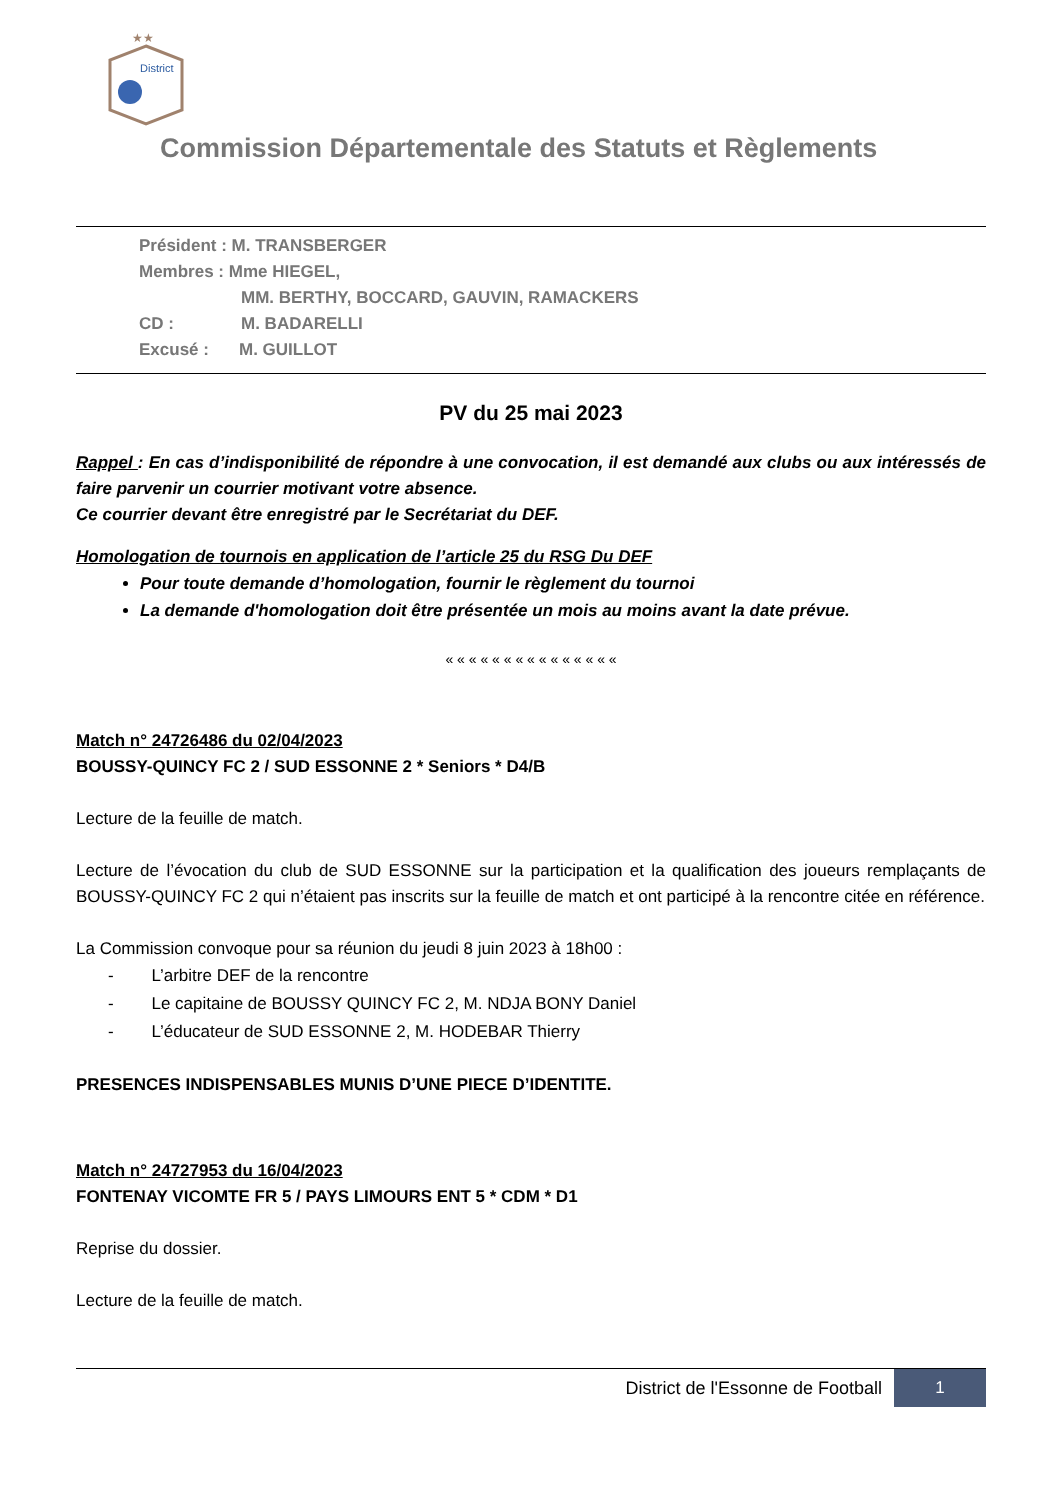★★
District
Commission Départementale des Statuts et Règlements
Président : M. TRANSBERGER
Membres : Mme HIEGEL,
MM. BERTHY, BOCCARD, GAUVIN, RAMACKERS
CD : M. BADARELLI
Excusé : M. GUILLOT
PV du 25 mai 2023
Rappel : En cas d’indisponibilité de répondre à une convocation, il est demandé aux clubs ou aux intéressés de faire parvenir un courrier motivant votre absence.
Ce courrier devant être enregistré par le Secrétariat du DEF.
Homologation de tournois en application de l’article 25 du RSG Du DEF
Pour toute demande d’homologation, fournir le règlement du tournoi
La demande d'homologation doit être présentée un mois au moins avant la date prévue.
« « « « « « « « « « « « « « «
Match n° 24726486 du 02/04/2023
BOUSSY-QUINCY FC 2 / SUD ESSONNE 2 * Seniors * D4/B
Lecture de la feuille de match.
Lecture de l’évocation du club de SUD ESSONNE sur la participation et la qualification des joueurs remplaçants de BOUSSY-QUINCY FC 2 qui n’étaient pas inscrits sur la feuille de match et ont participé à la rencontre citée en référence.
La Commission convoque pour sa réunion du jeudi 8 juin 2023 à 18h00 :
- L’arbitre DEF de la rencontre
- Le capitaine de BOUSSY QUINCY FC 2, M. NDJA BONY Daniel
- L’éducateur de SUD ESSONNE 2, M. HODEBAR Thierry
PRESENCES INDISPENSABLES MUNIS D’UNE PIECE D’IDENTITE.
Match n° 24727953 du 16/04/2023
FONTENAY VICOMTE FR 5 / PAYS LIMOURS ENT 5 * CDM * D1
Reprise du dossier.
Lecture de la feuille de match.
District de l'Essonne de Football 1